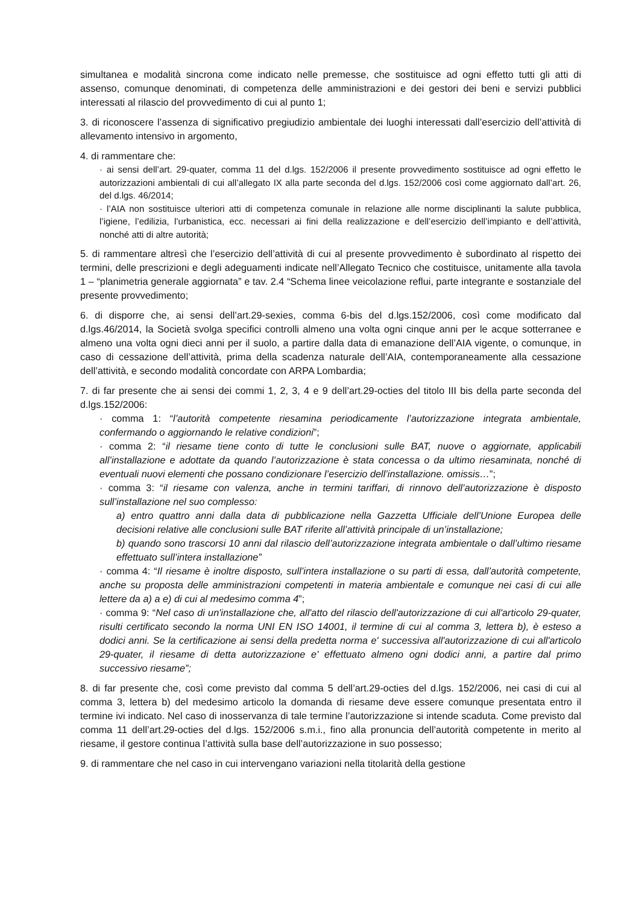simultanea e modalità sincrona come indicato nelle premesse, che sostituisce ad ogni effetto tutti gli atti di assenso, comunque denominati, di competenza delle amministrazioni e dei gestori dei beni e servizi pubblici interessati al rilascio del provvedimento di cui al punto 1;
3. di riconoscere l’assenza di significativo pregiudizio ambientale dei luoghi interessati dall’esercizio dell’attività di allevamento intensivo in argomento,
4. di rammentare che:
· ai sensi dell’art. 29-quater, comma 11 del d.lgs. 152/2006 il presente provvedimento sostituisce ad ogni effetto le autorizzazioni ambientali di cui all’allegato IX alla parte seconda del d.lgs. 152/2006 così come aggiornato dall’art. 26, del d.lgs. 46/2014;
· l’AIA non sostituisce ulteriori atti di competenza comunale in relazione alle norme disciplinanti la salute pubblica, l’igiene, l’edilizia, l’urbanistica, ecc. necessari ai fini della realizzazione e dell’esercizio dell’impianto e dell’attività, nonché atti di altre autorità;
5. di rammentare altresì che l’esercizio dell’attività di cui al presente provvedimento è subordinato al rispetto dei termini, delle prescrizioni e degli adeguamenti indicate nell’Allegato Tecnico che costituisce, unitamente alla tavola 1 – “planimetria generale aggiornata” e tav. 2.4 “Schema linee veicolazione reflui, parte integrante e sostanziale del presente provvedimento;
6. di disporre che, ai sensi dell’art.29-sexies, comma 6-bis del d.lgs.152/2006, così come modificato dal d.lgs.46/2014, la Società svolga specifici controlli almeno una volta ogni cinque anni per le acque sotterranee e almeno una volta ogni dieci anni per il suolo, a partire dalla data di emanazione dell’AIA vigente, o comunque, in caso di cessazione dell’attività, prima della scadenza naturale dell’AIA, contemporaneamente alla cessazione dell’attività, e secondo modalità concordate con ARPA Lombardia;
7. di far presente che ai sensi dei commi 1, 2, 3, 4 e 9 dell’art.29-octies del titolo III bis della parte seconda del d.lgs.152/2006:
· comma 1: “l’autorità competente riesamina periodicamente l’autorizzazione integrata ambientale, confermando o aggiornando le relative condizioni”;
· comma 2: “il riesame tiene conto di tutte le conclusioni sulle BAT, nuove o aggiornate, applicabili all’installazione e adottate da quando l’autorizzazione è stata concessa o da ultimo riesaminata, nonché di eventuali nuovi elementi che possano condizionare l’esercizio dell’installazione. omissis…”;
· comma 3: “il riesame con valenza, anche in termini tariffari, di rinnovo dell’autorizzazione è disposto sull’installazione nel suo complesso:
a) entro quattro anni dalla data di pubblicazione nella Gazzetta Ufficiale dell’Unione Europea delle decisioni relative alle conclusioni sulle BAT riferite all’attività principale di un’installazione;
b) quando sono trascorsi 10 anni dal rilascio dell’autorizzazione integrata ambientale o dall’ultimo riesame effettuato sull’intera installazione”
· comma 4: “Il riesame è inoltre disposto, sull’intera installazione o su parti di essa, dall’autorità competente, anche su proposta delle amministrazioni competenti in materia ambientale e comunque nei casi di cui alle lettere da a) a e) di cui al medesimo comma 4”;
· comma 9: “Nel caso di un'installazione che, all'atto del rilascio dell'autorizzazione di cui all'articolo 29-quater, risulti certificato secondo la norma UNI EN ISO 14001, il termine di cui al comma 3, lettera b), è esteso a dodici anni. Se la certificazione ai sensi della predetta norma e' successiva all'autorizzazione di cui all'articolo 29-quater, il riesame di detta autorizzazione e' effettuato almeno ogni dodici anni, a partire dal primo successivo riesame”;
8. di far presente che, così come previsto dal comma 5 dell’art.29-octies del d.lgs. 152/2006, nei casi di cui al comma 3, lettera b) del medesimo articolo la domanda di riesame deve essere comunque presentata entro il termine ivi indicato. Nel caso di inosservanza di tale termine l’autorizzazione si intende scaduta. Come previsto dal comma 11 dell’art.29-octies del d.lgs. 152/2006 s.m.i., fino alla pronuncia dell’autorità competente in merito al riesame, il gestore continua l’attività sulla base dell’autorizzazione in suo possesso;
9. di rammentare che nel caso in cui intervengano variazioni nella titolarità della gestione